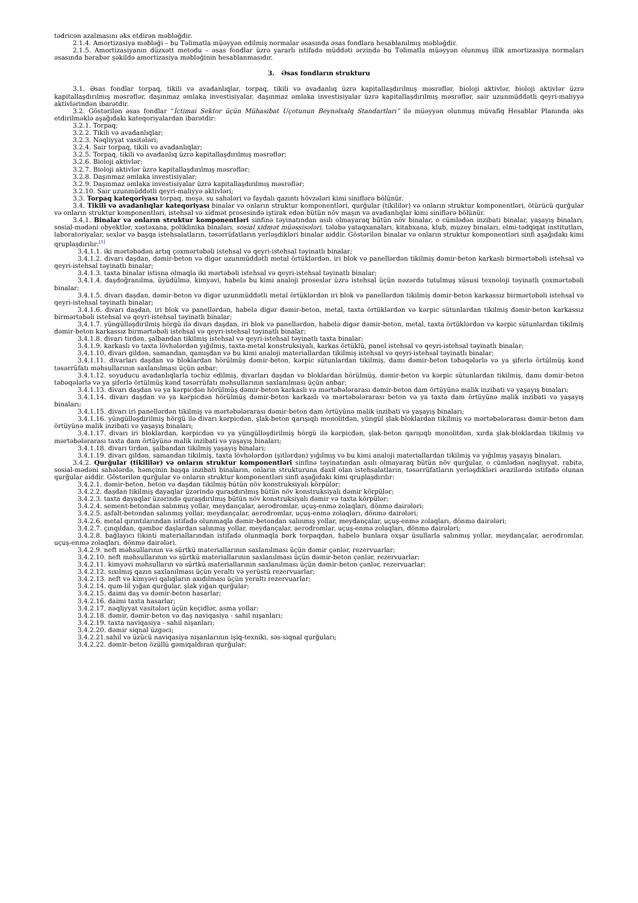tədricən azalmasını əks etdirən məbləğdir.
2.1.4. Amortizasiya məbləği – bu Təlimatla müəyyən edilmiş normalar əsasında əsas fondlara hesablanılmış məbləğdir.
2.1.5. Amortizasiyanın düzxətt metodu – əsas fondlar üzrə yararlı istifadə müddəti ərzində bu Təlimatla müəyyən olunmuş illik amortizasiya normaları əsasında bərabər şəkildə amortizasiya məbləğinin hesablanmasıdır.
3. Əsas fondların strukturu
3.1. Əsas fondlar torpaq, tikili və avadanlıqlar, torpaq, tikili və avadanlıq üzrə kapitallaşdırılmış məsrəflər, bioloji aktivlər, bioloji aktivlər üzrə kapitallaşdırılmış məsrəflər, daşınmaz əmlaka investisiyalar, daşınmaz əmlaka investisiyalar üzrə kapitallaşdırılmış məsrəflər, sair uzunmüddətli qeyri-maliyyə aktivlərindən ibarətdir.
3.2. Göstərilən əsas fondlar “İctimai Sektor üçün Mühasibat Uçotunun Beynəlxalq Standartları” ilə müəyyən olunmuş müvafiq Hesablar Planında əks etdirilməklə aşağıdakı kateqoriyalardan ibarətdir:
3.2.1. Torpaq;
3.2.2. Tikili və avadanlıqlar;
3.2.3. Nəqliyyat vasitələri;
3.2.4. Sair torpaq, tikili və avadanlıqlar;
3.2.5. Torpaq, tikili və avadanlıq üzrə kapitallaşdırılmış məsrəflər;
3.2.6. Bioloji aktivlər;
3.2.7. Bioloji aktivlər üzrə kapitallaşdırılmış məsrəflər;
3.2.8. Daşınmaz əmlaka investisiyalar;
3.2.9. Daşınmaz əmlaka investisiyalar üzrə kapitallaşdırılmış məsrəflər;
3.2.10. Sair uzunmüddətli qeyri-maliyyə aktivləri;
3.3. Torpaq kateqoriyası torpaq, meşə, su sahələri və faydalı qazıntı hövzələri kimi siniflərə bölünür.
3.4. Tikili və avadanlıqlar kateqoriyası binalar və onların struktur komponentləri, qurğular (tikililər) və onların struktur komponentləri, ötürücü qurğular və onların struktur komponentləri, istehsal və xidmət prosesində iştirak edən bütün növ maşın və avadanlıqlar kimi siniflərə bölünür.
3.4.1. Binalar və onların struktur komponentləri sinfinə təyinatından asılı olmayaraq bütün növ binalar, o cümlədən inzibati binalar, yaşayış binaları, sosial-mədəni obyektlər, xəstəxana, poliklinika binaları, sosial xidmət müəssisələri, tələbə yataqxanaları, kitabxana, klub, muzey binaları, elmi-tədqiqat institutları, laboratoriyalar, sexlər və başqa istehsalatların, təsərrüfatların yerləşdikləri binalar aiddir. Göstərilən binalar və onların struktur komponentləri sinfi aşağıdakı kimi qruplaşdırılır:<sup>[5]</sup>
3.4.1.1. iki mərtəbədən artıq çoxmərtəbəli istehsal və qeyri-istehsal təyinatlı binalar;
3.4.1.2. divarı daşdan, dəmir-beton və digər uzunmüddətli metal örtüklərdən, iri blok və panellərdən tikilmiş dəmir-beton karkaslı birmərtəbəli istehsal və qeyri-istehsal təyinatlı binalar;
3.4.1.3. taxta binalar istisna olmaqla iki mərtəbəli istehsal və qeyri-istehsal təyinatlı binalar;
3.4.1.4. daşdoğranılma, üyüdülmə, kimyəvi, habelə bu kimi analoji proseslər üzrə istehsal üçün nəzərdə tutulmuş xüsusi texnoloji təyinatlı çoxmərtəbəli binalar;
3.4.1.5. divarı daşdan, dəmir-beton və digər uzunmüddətli metal örtüklərdən iri blok və panellərdən tikilmiş dəmir-beton karkassız birmərtəbəli istehsal və qeyri-istehsal təyinatlı binalar;
3.4.1.6. divarı daşdan, iri blok və panellərdən, habelə digər dəmir-beton, metal, taxta örtüklərdən və kərpic sütunlardan tikilmiş dəmir-beton karkassız birmərtəbəli istehsal və qeyri-istehsal təyinatlı binalar;
3.4.1.7. yüngülləşdirilmiş hörgü ilə divarı daşdan, iri blok və panellərdən, habelə digər dəmir-beton, metal, taxta örtüklərdən və kərpic sütunlardan tikilmiş dəmir-beton karkassız birmərtəbəli istehsal və qeyri-istehsal təyinatlı binalar;
3.4.1.8. divarı tirdən, şalbandan tikilmiş istehsal və qeyri-istehsal təyinatlı taxta binalar;
3.4.1.9. karkaslı və taxta lövhələrdən yığılmış, taxta-metal konstruksiyalı, karkas örtüklü, panel istehsal və qeyri-istehsal təyinatlı binalar;
3.4.1.10. divarı gildən, samandan, qamışdan və bu kimi analoji materiallardan tikilmiş istehsal və qeyri-istehsal təyinatlı binalar;
3.4.1.11. divarları daşdan və bloklardan hörülmüş dəmir-beton, kərpic sütunlardan tikilmiş, damı dəmir-beton təbəqələrlə və ya şiferlə örtülmüş kənd təsərrüfatı məhsullarının saxlanılması üçün anbar;
3.4.1.12. soyuducu avadanlıqlarla təchiz edilmiş, divarları daşdan və bloklardan hörülmüş, dəmir-beton və kərpic sütunlardan tikilmiş, damı dəmir-beton təbəqələrlə və ya şiferlə örtülmüş kənd təsərrüfatı məhsullarının saxlanılması üçün anbar;
3.4.1.13. divarı daşdan və ya kərpicdən hörülmüş dəmir-beton karkaslı və mərtəbələrarası dəmir-beton dam örtüyünə malik inzibati və yaşayış binaları;
3.4.1.14. divarı daşdan və ya kərpicdən hörülmüş dəmir-beton karkaslı və mərtəbələrarası beton və ya taxta dam örtüyünə malik inzibati və yaşayış binaları;
3.4.1.15. divarı iri panellərdən tikilmiş və mərtəbələrarası dəmir-beton dam örtüyünə malik inzibati və yaşayış binaları;
3.4.1.16. yüngülləşdirilmiş hörgü ilə divarı kərpicdən, şlak-beton qarışıqlı monolitdən, yüngül şlak-bloklardan tikilmiş və mərtəbələrarası dəmir-beton dam örtüyünə malik inzibati və yaşayış binaları;
3.4.1.17. divarı iri bloklardan, kərpicdən və ya yüngülləşdirilmiş hörgü ilə kərpicdən, şlak-beton qarışıqlı monolitdən, xırda şlak-bloklardan tikilmiş və mərtəbələrarası taxta dam örtüyünə malik inzibati və yaşayış binaları;
3.4.1.18. divarı tirdən, şalbandan tikilmiş yaşayış binaları;
3.4.1.19. divarı gildən, samandan tikilmiş, taxta lövhələrdən (şitlərdən) yığılmış və bu kimi analoji materiallardan tikilmiş və yığılmış yaşayış binaları.
3.4.2. Qurğular (tikililər) və onların struktur komponentləri sinfinə təyinatından asılı olmayaraq bütün növ qurğular, o cümlədən nəqliyyat, rabitə, sosial-mədəni sahələrdə, həmçinin başqa inzibati binaların, onların strukturuna daxil olan istehsalatların, təsərrüfatların yerləşdikləri ərazilərdə istifadə olunan qurğular aiddir. Göstərilən qurğular və onların struktur komponentləri sinfi aşağıdakı kimi qruplaşdırılır:
3.4.2.1. dəmir-beton, beton və daşdan tikilmiş bütün növ konstruksiyalı körpülər;
3.4.2.2. daşdan tikilmiş dayaqlar üzərində quraşdırılmış bütün növ konstruksiyalı dəmir körpülər;
3.4.2.3. taxta dayaqlar üzərində quraşdırılmış bütün növ konstruksiyalı dəmir və taxta körpülər;
3.4.2.4. sement-betondan salınmış yollar, meydançalar, aerodromlar, uçuş-enmə zolaqları, dönmə dairələri;
3.4.2.5. asfalt-betondan salınmış yollar, meydançalar, aerodromlar, uçuş-enmə zolaqları, dönmə dairələri;
3.4.2.6. metal qırıntılarından istifadə olunmaqla dəmir-betondan salınmış yollar, meydançalar, uçuş-enmə zolaqları, dönmə dairələri;
3.4.2.7. çınqıldan, qəmbər daşlardan salınmış yollar, meydançalar, aerodromlar, uçuş-enmə zolaqları, dönmə dairələri;
3.4.2.8. bağlayıcı tikinti materiallarından istifadə olunmaqla bərk torpaqdan, habelə bunlara oxşar üsullarla salınmış yollar, meydançalar, aerodromlar, uçuş-enmə zolaqları, dönmə dairələri.
3.4.2.9. neft məhsullarının və sürtkü materiallarının saxlanılması üçün dəmir çənlər, rezervuarlar;
3.4.2.10. neft məhsullarının və sürtkü materiallarının saxlanılması üçün dəmir-beton çənlər, rezervuarlar;
3.4.2.11. kimyəvi məhsulların və sürtkü materiallarının saxlanılması üçün dəmir-beton çənlər, rezervuarlar;
3.4.2.12. sıxılmış qazın saxlanılması üçün yeraltı və yerüstü rezervuarlar;
3.4.2.13. neft və kimyəvi qalıqların axıdılması üçün yeraltı rezervuarlar;
3.4.2.14. qum-lil yığan qurğular, şlak yığan qurğular;
3.4.2.15. daimi daş və dəmir-beton hasarlar;
3.4.2.16. daimi taxta hasarlar;
3.4.2.17. nəqliyyat vasitələri üçün keçidlər, asma yollar;
3.4.2.18. dəmir, dəmir-beton və daş naviqasiya - sahil nişanları;
3.4.2.19. taxta naviqasiya - sahil nişanları;
3.4.2.20. dəmir siqnal üzgəci;
3.4.2.21.sahil və üzücü naviqasiya nişanlarının işiq-texniki, səs-siqnal qurğuları;
3.4.2.22. dəmir-beton özüllü gəmiqaldıran qurğular;